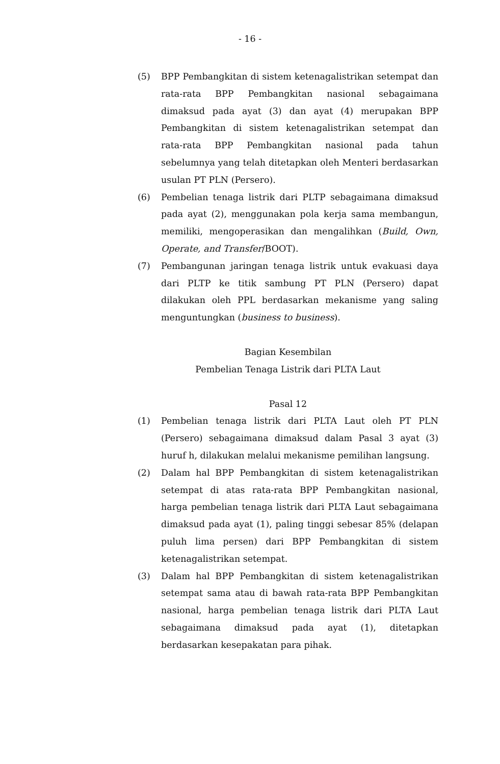- 16 -
(5) BPP Pembangkitan di sistem ketenagalistrikan setempat dan rata-rata BPP Pembangkitan nasional sebagaimana dimaksud pada ayat (3) dan ayat (4) merupakan BPP Pembangkitan di sistem ketenagalistrikan setempat dan rata-rata BPP Pembangkitan nasional pada tahun sebelumnya yang telah ditetapkan oleh Menteri berdasarkan usulan PT PLN (Persero).
(6) Pembelian tenaga listrik dari PLTP sebagaimana dimaksud pada ayat (2), menggunakan pola kerja sama membangun, memiliki, mengoperasikan dan mengalihkan (Build, Own, Operate, and Transfer/BOOT).
(7) Pembangunan jaringan tenaga listrik untuk evakuasi daya dari PLTP ke titik sambung PT PLN (Persero) dapat dilakukan oleh PPL berdasarkan mekanisme yang saling menguntungkan (business to business).
Bagian Kesembilan
Pembelian Tenaga Listrik dari PLTA Laut
Pasal 12
(1) Pembelian tenaga listrik dari PLTA Laut oleh PT PLN (Persero) sebagaimana dimaksud dalam Pasal 3 ayat (3) huruf h, dilakukan melalui mekanisme pemilihan langsung.
(2) Dalam hal BPP Pembangkitan di sistem ketenagalistrikan setempat di atas rata-rata BPP Pembangkitan nasional, harga pembelian tenaga listrik dari PLTA Laut sebagaimana dimaksud pada ayat (1), paling tinggi sebesar 85% (delapan puluh lima persen) dari BPP Pembangkitan di sistem ketenagalistrikan setempat.
(3) Dalam hal BPP Pembangkitan di sistem ketenagalistrikan setempat sama atau di bawah rata-rata BPP Pembangkitan nasional, harga pembelian tenaga listrik dari PLTA Laut sebagaimana dimaksud pada ayat (1), ditetapkan berdasarkan kesepakatan para pihak.